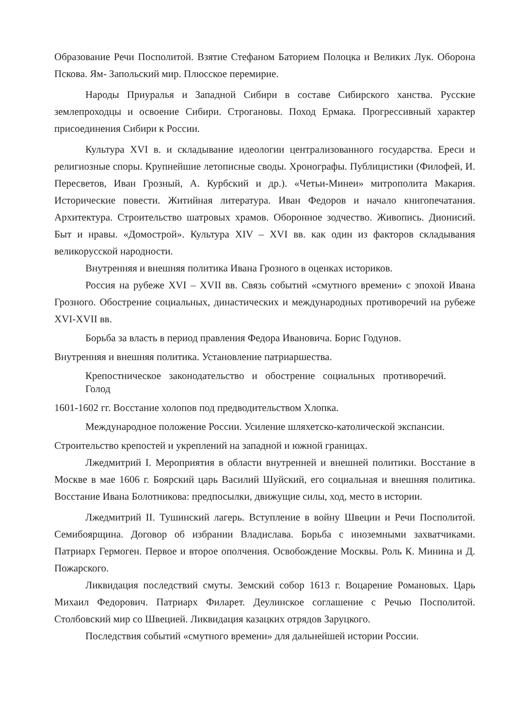Образование Речи Посполитой. Взятие Стефаном Баторием Полоцка и Великих Лук. Оборона Пскова. Ям- Запольский мир. Плюсское перемирие.
Народы Приуралья и Западной Сибири в составе Сибирского ханства. Русские землепроходцы и освоение Сибири. Строгановы. Поход Ермака. Прогрессивный характер присоединения Сибири к России.
Культура XVI в. и складывание идеологии централизованного государства. Ереси и религиозные споры. Крупнейшие летописные своды. Хронографы. Публицистики (Филофей, И. Пересветов, Иван Грозный, А. Курбский и др.). «Четьи-Минеи» митрополита Макария. Исторические повести. Житийная литература. Иван Федоров и начало книгопечатания. Архитектура. Строительство шатровых храмов. Оборонное зодчество. Живопись. Дионисий. Быт и нравы. «Домострой». Культура XIV – XVI вв. как один из факторов складывания великорусской народности.
Внутренняя и внешняя политика Ивана Грозного в оценках историков.
Россия на рубеже XVI – XVII вв. Связь событий «смутного времени» с эпохой Ивана Грозного. Обострение социальных, династических и международных противоречий на рубеже XVI-XVII вв.
Борьба за власть в период правления Федора Ивановича. Борис Годунов.
Внутренняя и внешняя политика. Установление патриаршества.
Крепостническое законодательство и обострение социальных противоречий. Голод
1601-1602 гг. Восстание холопов под предводительством Хлопка.
Международное положение России. Усиление шляхетско-католической экспансии.
Строительство крепостей и укреплений на западной и южной границах.
Лжедмитрий I. Мероприятия в области внутренней и внешней политики. Восстание в Москве в мае 1606 г. Боярский царь Василий Шуйский, его социальная и внешняя политика. Восстание Ивана Болотникова: предпосылки, движущие силы, ход, место в истории.
Лжедмитрий II. Тушинский лагерь. Вступление в войну Швеции и Речи Посполитой. Семибоярщина. Договор об избрании Владислава. Борьба с иноземными захватчиками. Патриарх Гермоген. Первое и второе ополчения. Освобождение Москвы. Роль К. Минина и Д. Пожарского.
Ликвидация последствий смуты. Земский собор 1613 г. Воцарение Романовых. Царь Михаил Федорович. Патриарх Филарет. Деулинское соглашение с Речью Посполитой. Столбовский мир со Швецией. Ликвидация казацких отрядов Заруцкого.
Последствия событий «смутного времени» для дальнейшей истории России.